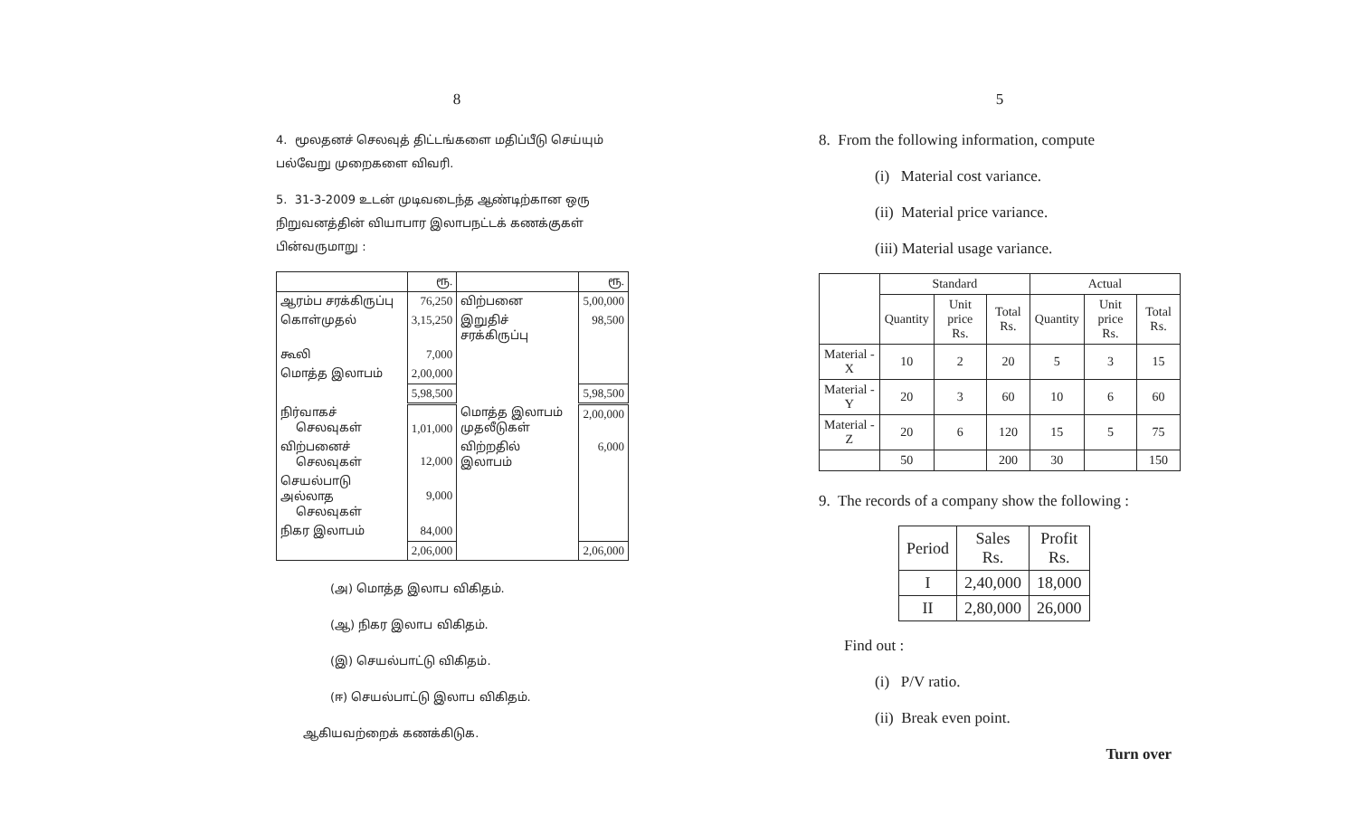8
4. மூலதனச் செலவுத் திட்டங்களை மதிப்பீடு செய்யும் பல்வேறு முறைகளை விவரி.
5. 31-3-2009 உடன் முடிவடைந்த ஆண்டிற்கான ஒரு நிறுவனத்தின் வியாபார இலாபநட்டக் கணக்குகள் பின்வருமாறு :
| | ரூ. | | ரூ. |
| ஆரம்ப சரக்கிருப்பு | 76,250 | விற்பனை | 5,00,000 |
| கொள்முதல் | 3,15,250 | இறுதிச் சரக்கிருப்பு | 98,500 |
| கூலி | 7,000 | | |
| மொத்த இலாபம் | 2,00,000 | | |
| | 5,98,500 | | 5,98,500 |
| நிர்வாகச் செலவுகள் | 1,01,000 | மொத்த இலாபம் முதலீடுகள் | 2,00,000 |
| விற்பனைச் செலவுகள் | 12,000 | விற்றதில் இலாபம் | 6,000 |
| செயல்பாடு அல்லாத செலவுகள் | 9,000 | | |
| நிகர இலாபம் | 84,000 | | |
| | 2,06,000 | | 2,06,000 |
(அ) மொத்த இலாப விகிதம்.
(ஆ) நிகர இலாப விகிதம்.
(இ) செயல்பாட்டு விகிதம்.
(ஈ) செயல்பாட்டு இலாப விகிதம்.
ஆகியவற்றைக் கணக்கிடுக.
5
8. From the following information, compute
(i) Material cost variance.
(ii) Material price variance.
(iii) Material usage variance.
| | Standard | | | Actual | | |
| --- | --- | --- | --- | --- | --- | --- |
| | Quantity | Unit price Rs. | Total Rs. | Quantity | Unit price Rs. | Total Rs. |
| Material - X | 10 | 2 | 20 | 5 | 3 | 15 |
| Material - Y | 20 | 3 | 60 | 10 | 6 | 60 |
| Material - Z | 20 | 6 | 120 | 15 | 5 | 75 |
| | 50 | | 200 | 30 | | 150 |
9. The records of a company show the following :
| Period | Sales Rs. | Profit Rs. |
| --- | --- | --- |
| I | 2,40,000 | 18,000 |
| II | 2,80,000 | 26,000 |
Find out :
(i) P/V ratio.
(ii) Break even point.
Turn over